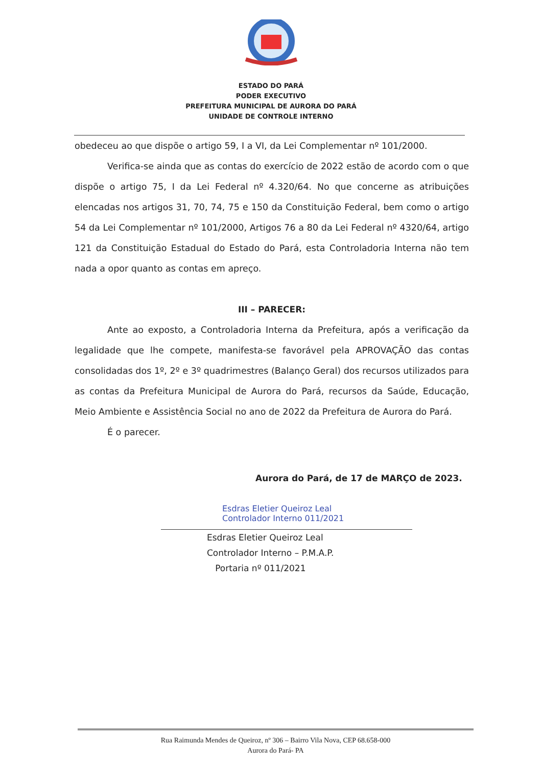ESTADO DO PARÁ
PODER EXECUTIVO
PREFEITURA MUNICIPAL DE AURORA DO PARÁ
UNIDADE DE CONTROLE INTERNO
obedeceu ao que dispõe o artigo 59, I a VI, da Lei Complementar nº 101/2000.
Verifica-se ainda que as contas do exercício de 2022 estão de acordo com o que dispõe o artigo 75, I da Lei Federal nº 4.320/64. No que concerne as atribuições elencadas nos artigos 31, 70, 74, 75 e 150 da Constituição Federal, bem como o artigo 54 da Lei Complementar nº 101/2000, Artigos 76 a 80 da Lei Federal nº 4320/64, artigo 121 da Constituição Estadual do Estado do Pará, esta Controladoria Interna não tem nada a opor quanto as contas em apreço.
III – PARECER:
Ante ao exposto, a Controladoria Interna da Prefeitura, após a verificação da legalidade que lhe compete, manifesta-se favorável pela APROVAÇÃO das contas consolidadas dos 1º, 2º e 3º quadrimestres (Balanço Geral) dos recursos utilizados para as contas da Prefeitura Municipal de Aurora do Pará, recursos da Saúde, Educação, Meio Ambiente e Assistência Social no ano de 2022 da Prefeitura de Aurora do Pará.
É o parecer.
Aurora do Pará, de 17 de MARÇO de 2023.
Esdras Eletier Queiroz Leal
Controlador Interno 011/2021
Esdras Eletier Queiroz Leal
Controlador Interno – P.M.A.P.
Portaria nº 011/2021
Rua Raimunda Mendes de Queiroz, nº 306 – Bairro Vila Nova, CEP 68.658-000
Aurora do Pará- PA